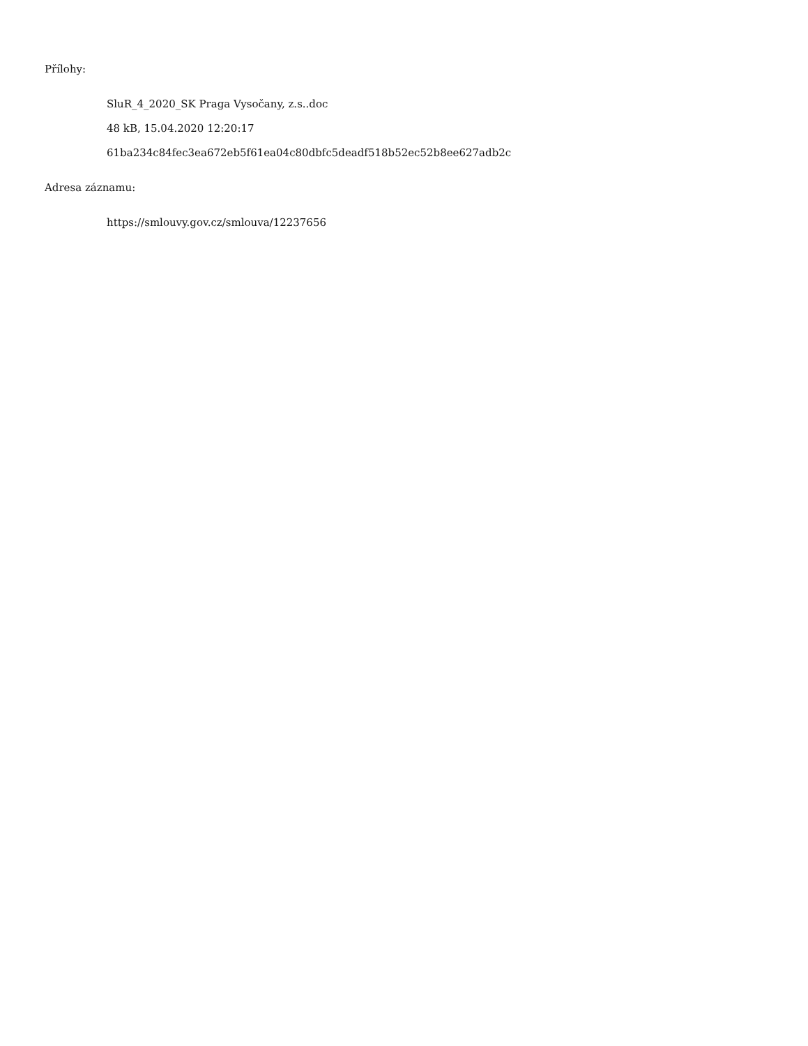Přílohy:
SluR_4_2020_SK Praga Vysočany, z.s..doc
48 kB, 15.04.2020 12:20:17
61ba234c84fec3ea672eb5f61ea04c80dbfc5deadf518b52ec52b8ee627adb2c
Adresa záznamu:
https://smlouvy.gov.cz/smlouva/12237656